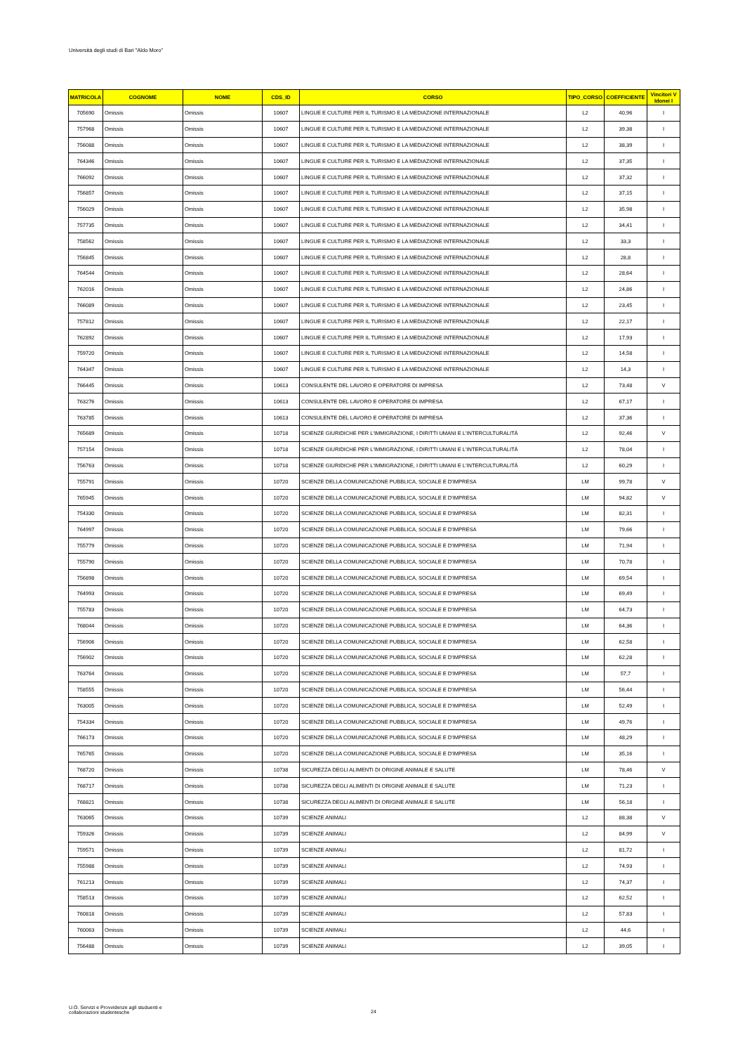Università degli studi di Bari "Aldo Moro"
| MATRICOLA | COGNOME | NOME | CDS_ID | CORSO | TIPO_CORSO | COEFFICIENTE | Vincitori V Idonei I |
| --- | --- | --- | --- | --- | --- | --- | --- |
| 705690 | Omissis | Omissis | 10607 | LINGUE E CULTURE PER IL TURISMO E LA MEDIAZIONE INTERNAZIONALE | L2 | 40,96 | I |
| 757968 | Omissis | Omissis | 10607 | LINGUE E CULTURE PER IL TURISMO E LA MEDIAZIONE INTERNAZIONALE | L2 | 39,38 | I |
| 756088 | Omissis | Omissis | 10607 | LINGUE E CULTURE PER IL TURISMO E LA MEDIAZIONE INTERNAZIONALE | L2 | 38,39 | I |
| 764346 | Omissis | Omissis | 10607 | LINGUE E CULTURE PER IL TURISMO E LA MEDIAZIONE INTERNAZIONALE | L2 | 37,35 | I |
| 766092 | Omissis | Omissis | 10607 | LINGUE E CULTURE PER IL TURISMO E LA MEDIAZIONE INTERNAZIONALE | L2 | 37,32 | I |
| 756857 | Omissis | Omissis | 10607 | LINGUE E CULTURE PER IL TURISMO E LA MEDIAZIONE INTERNAZIONALE | L2 | 37,15 | I |
| 756029 | Omissis | Omissis | 10607 | LINGUE E CULTURE PER IL TURISMO E LA MEDIAZIONE INTERNAZIONALE | L2 | 35,98 | I |
| 757735 | Omissis | Omissis | 10607 | LINGUE E CULTURE PER IL TURISMO E LA MEDIAZIONE INTERNAZIONALE | L2 | 34,41 | I |
| 758562 | Omissis | Omissis | 10607 | LINGUE E CULTURE PER IL TURISMO E LA MEDIAZIONE INTERNAZIONALE | L2 | 33,3 | I |
| 756845 | Omissis | Omissis | 10607 | LINGUE E CULTURE PER IL TURISMO E LA MEDIAZIONE INTERNAZIONALE | L2 | 28,8 | I |
| 764544 | Omissis | Omissis | 10607 | LINGUE E CULTURE PER IL TURISMO E LA MEDIAZIONE INTERNAZIONALE | L2 | 28,64 | I |
| 762016 | Omissis | Omissis | 10607 | LINGUE E CULTURE PER IL TURISMO E LA MEDIAZIONE INTERNAZIONALE | L2 | 24,86 | I |
| 766089 | Omissis | Omissis | 10607 | LINGUE E CULTURE PER IL TURISMO E LA MEDIAZIONE INTERNAZIONALE | L2 | 23,45 | I |
| 757812 | Omissis | Omissis | 10607 | LINGUE E CULTURE PER IL TURISMO E LA MEDIAZIONE INTERNAZIONALE | L2 | 22,17 | I |
| 762892 | Omissis | Omissis | 10607 | LINGUE E CULTURE PER IL TURISMO E LA MEDIAZIONE INTERNAZIONALE | L2 | 17,93 | I |
| 759720 | Omissis | Omissis | 10607 | LINGUE E CULTURE PER IL TURISMO E LA MEDIAZIONE INTERNAZIONALE | L2 | 14,58 | I |
| 764347 | Omissis | Omissis | 10607 | LINGUE E CULTURE PER IL TURISMO E LA MEDIAZIONE INTERNAZIONALE | L2 | 14,3 | I |
| 766445 | Omissis | Omissis | 10613 | CONSULENTE DEL LAVORO E OPERATORE DI IMPRESA | L2 | 73,48 | V |
| 763276 | Omissis | Omissis | 10613 | CONSULENTE DEL LAVORO E OPERATORE DI IMPRESA | L2 | 67,17 | I |
| 763785 | Omissis | Omissis | 10613 | CONSULENTE DEL LAVORO E OPERATORE DI IMPRESA | L2 | 37,36 | I |
| 765689 | Omissis | Omissis | 10718 | SCIENZE GIURIDICHE PER L'IMMIGRAZIONE, I DIRITTI UMANI E L'INTERCULTURALITÀ | L2 | 92,46 | V |
| 757154 | Omissis | Omissis | 10718 | SCIENZE GIURIDICHE PER L'IMMIGRAZIONE, I DIRITTI UMANI E L'INTERCULTURALITÀ | L2 | 78,04 | I |
| 756763 | Omissis | Omissis | 10718 | SCIENZE GIURIDICHE PER L'IMMIGRAZIONE, I DIRITTI UMANI E L'INTERCULTURALITÀ | L2 | 60,29 | I |
| 755791 | Omissis | Omissis | 10720 | SCIENZE DELLA COMUNICAZIONE PUBBLICA, SOCIALE E D'IMPRESA | LM | 99,78 | V |
| 765945 | Omissis | Omissis | 10720 | SCIENZE DELLA COMUNICAZIONE PUBBLICA, SOCIALE E D'IMPRESA | LM | 94,82 | V |
| 754330 | Omissis | Omissis | 10720 | SCIENZE DELLA COMUNICAZIONE PUBBLICA, SOCIALE E D'IMPRESA | LM | 82,31 | I |
| 764997 | Omissis | Omissis | 10720 | SCIENZE DELLA COMUNICAZIONE PUBBLICA, SOCIALE E D'IMPRESA | LM | 79,66 | I |
| 755779 | Omissis | Omissis | 10720 | SCIENZE DELLA COMUNICAZIONE PUBBLICA, SOCIALE E D'IMPRESA | LM | 71,94 | I |
| 755790 | Omissis | Omissis | 10720 | SCIENZE DELLA COMUNICAZIONE PUBBLICA, SOCIALE E D'IMPRESA | LM | 70,78 | I |
| 756898 | Omissis | Omissis | 10720 | SCIENZE DELLA COMUNICAZIONE PUBBLICA, SOCIALE E D'IMPRESA | LM | 69,54 | I |
| 764993 | Omissis | Omissis | 10720 | SCIENZE DELLA COMUNICAZIONE PUBBLICA, SOCIALE E D'IMPRESA | LM | 69,49 | I |
| 755783 | Omissis | Omissis | 10720 | SCIENZE DELLA COMUNICAZIONE PUBBLICA, SOCIALE E D'IMPRESA | LM | 64,73 | I |
| 768044 | Omissis | Omissis | 10720 | SCIENZE DELLA COMUNICAZIONE PUBBLICA, SOCIALE E D'IMPRESA | LM | 64,36 | I |
| 756906 | Omissis | Omissis | 10720 | SCIENZE DELLA COMUNICAZIONE PUBBLICA, SOCIALE E D'IMPRESA | LM | 62,58 | I |
| 756902 | Omissis | Omissis | 10720 | SCIENZE DELLA COMUNICAZIONE PUBBLICA, SOCIALE E D'IMPRESA | LM | 62,28 | I |
| 763764 | Omissis | Omissis | 10720 | SCIENZE DELLA COMUNICAZIONE PUBBLICA, SOCIALE E D'IMPRESA | LM | 57,7 | I |
| 758555 | Omissis | Omissis | 10720 | SCIENZE DELLA COMUNICAZIONE PUBBLICA, SOCIALE E D'IMPRESA | LM | 56,44 | I |
| 763005 | Omissis | Omissis | 10720 | SCIENZE DELLA COMUNICAZIONE PUBBLICA, SOCIALE E D'IMPRESA | LM | 52,49 | I |
| 754334 | Omissis | Omissis | 10720 | SCIENZE DELLA COMUNICAZIONE PUBBLICA, SOCIALE E D'IMPRESA | LM | 49,76 | I |
| 766173 | Omissis | Omissis | 10720 | SCIENZE DELLA COMUNICAZIONE PUBBLICA, SOCIALE E D'IMPRESA | LM | 48,29 | I |
| 765765 | Omissis | Omissis | 10720 | SCIENZE DELLA COMUNICAZIONE PUBBLICA, SOCIALE E D'IMPRESA | LM | 35,16 | I |
| 768720 | Omissis | Omissis | 10738 | SICUREZZA DEGLI ALIMENTI DI ORIGINE ANIMALE E SALUTE | LM | 78,46 | V |
| 768717 | Omissis | Omissis | 10738 | SICUREZZA DEGLI ALIMENTI DI ORIGINE ANIMALE E SALUTE | LM | 71,23 | I |
| 768821 | Omissis | Omissis | 10738 | SICUREZZA DEGLI ALIMENTI DI ORIGINE ANIMALE E SALUTE | LM | 56,18 | I |
| 763065 | Omissis | Omissis | 10739 | SCIENZE ANIMALI | L2 | 88,38 | V |
| 759326 | Omissis | Omissis | 10739 | SCIENZE ANIMALI | L2 | 84,99 | V |
| 759571 | Omissis | Omissis | 10739 | SCIENZE ANIMALI | L2 | 81,72 | I |
| 755988 | Omissis | Omissis | 10739 | SCIENZE ANIMALI | L2 | 74,93 | I |
| 761213 | Omissis | Omissis | 10739 | SCIENZE ANIMALI | L2 | 74,37 | I |
| 758513 | Omissis | Omissis | 10739 | SCIENZE ANIMALI | L2 | 62,52 | I |
| 760818 | Omissis | Omissis | 10739 | SCIENZE ANIMALI | L2 | 57,83 | I |
| 760063 | Omissis | Omissis | 10739 | SCIENZE ANIMALI | L2 | 44,6 | I |
| 756488 | Omissis | Omissis | 10739 | SCIENZE ANIMALI | L2 | 39,05 | I |
U.O. Servizi e Provvidenze agli studuenti e
collaborazioni studentesche
24